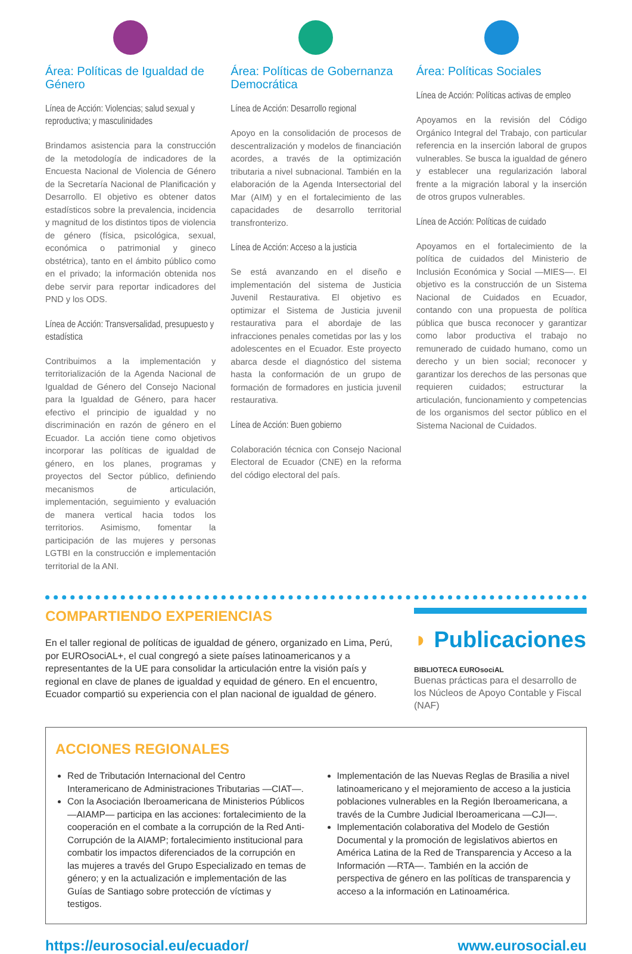Área: Políticas de Igualdad de Género
Línea de Acción: Violencias; salud sexual y reproductiva; y masculinidades
Brindamos asistencia para la construcción de la metodología de indicadores de la Encuesta Nacional de Violencia de Género de la Secretaría Nacional de Planificación y Desarrollo. El objetivo es obtener datos estadísticos sobre la prevalencia, incidencia y magnitud de los distintos tipos de violencia de género (física, psicológica, sexual, económica o patrimonial y gineco obstétrica), tanto en el ámbito público como en el privado; la información obtenida nos debe servir para reportar indicadores del PND y los ODS.
Línea de Acción: Transversalidad, presupuesto y estadística
Contribuimos a la implementación y territorialización de la Agenda Nacional de Igualdad de Género del Consejo Nacional para la Igualdad de Género, para hacer efectivo el principio de igualdad y no discriminación en razón de género en el Ecuador. La acción tiene como objetivos incorporar las políticas de igualdad de género, en los planes, programas y proyectos del Sector público, definiendo mecanismos de articulación, implementación, seguimiento y evaluación de manera vertical hacia todos los territorios. Asimismo, fomentar la participación de las mujeres y personas LGTBI en la construcción e implementación territorial de la ANI.
Área: Políticas de Gobernanza Democrática
Línea de Acción: Desarrollo regional
Apoyo en la consolidación de procesos de descentralización y modelos de financiación acordes, a través de la optimización tributaria a nivel subnacional. También en la elaboración de la Agenda Intersectorial del Mar (AIM) y en el fortalecimiento de las capacidades de desarrollo territorial transfronterizo.
Línea de Acción: Acceso a la justicia
Se está avanzando en el diseño e implementación del sistema de Justicia Juvenil Restaurativa. El objetivo es optimizar el Sistema de Justicia juvenil restaurativa para el abordaje de las infracciones penales cometidas por las y los adolescentes en el Ecuador. Este proyecto abarca desde el diagnóstico del sistema hasta la conformación de un grupo de formación de formadores en justicia juvenil restaurativa.
Línea de Acción: Buen gobierno
Colaboración técnica con Consejo Nacional Electoral de Ecuador (CNE) en la reforma del código electoral del país.
Área: Políticas Sociales
Línea de Acción: Políticas activas de empleo
Apoyamos en la revisión del Código Orgánico Integral del Trabajo, con particular referencia en la inserción laboral de grupos vulnerables. Se busca la igualdad de género y establecer una regularización laboral frente a la migración laboral y la inserción de otros grupos vulnerables.
Línea de Acción: Políticas de cuidado
Apoyamos en el fortalecimiento de la política de cuidados del Ministerio de Inclusión Económica y Social —MIES—. El objetivo es la construcción de un Sistema Nacional de Cuidados en Ecuador, contando con una propuesta de política pública que busca reconocer y garantizar como labor productiva el trabajo no remunerado de cuidado humano, como un derecho y un bien social; reconocer y garantizar los derechos de las personas que requieren cuidados; estructurar la articulación, funcionamiento y competencias de los organismos del sector público en el Sistema Nacional de Cuidados.
COMPARTIENDO EXPERIENCIAS
En el taller regional de políticas de igualdad de género, organizado en Lima, Perú, por EUROsociAL+, el cual congregó a siete países latinoamericanos y a representantes de la UE para consolidar la articulación entre la visión país y regional en clave de planes de igualdad y equidad de género. En el encuentro, Ecuador compartió su experiencia con el plan nacional de igualdad de género.
◗ Publicaciones
BIBLIOTECA EUROsociAL
Buenas prácticas para el desarrollo de los Núcleos de Apoyo Contable y Fiscal (NAF)
ACCIONES REGIONALES
Red de Tributación Internacional del Centro Interamericano de Administraciones Tributarias —CIAT—.
Con la Asociación Iberoamericana de Ministerios Públicos —AIAMP— participa en las acciones: fortalecimiento de la cooperación en el combate a la corrupción de la Red Anti-Corrupción de la AIAMP; fortalecimiento institucional para combatir los impactos diferenciados de la corrupción en las mujeres a través del Grupo Especializado en temas de género; y en la actualización e implementación de las Guías de Santiago sobre protección de víctimas y testigos.
Implementación de las Nuevas Reglas de Brasilia a nivel latinoamericano y el mejoramiento de acceso a la justicia poblaciones vulnerables en la Región Iberoamericana, a través de la Cumbre Judicial Iberoamericana —CJI—.
Implementación colaborativa del Modelo de Gestión Documental y la promoción de legislativos abiertos en América Latina de la Red de Transparencia y Acceso a la Información —RTA—. También en la acción de perspectiva de género en las políticas de transparencia y acceso a la información en Latinoamérica.
https://eurosocial.eu/ecuador/ www.eurosocial.eu